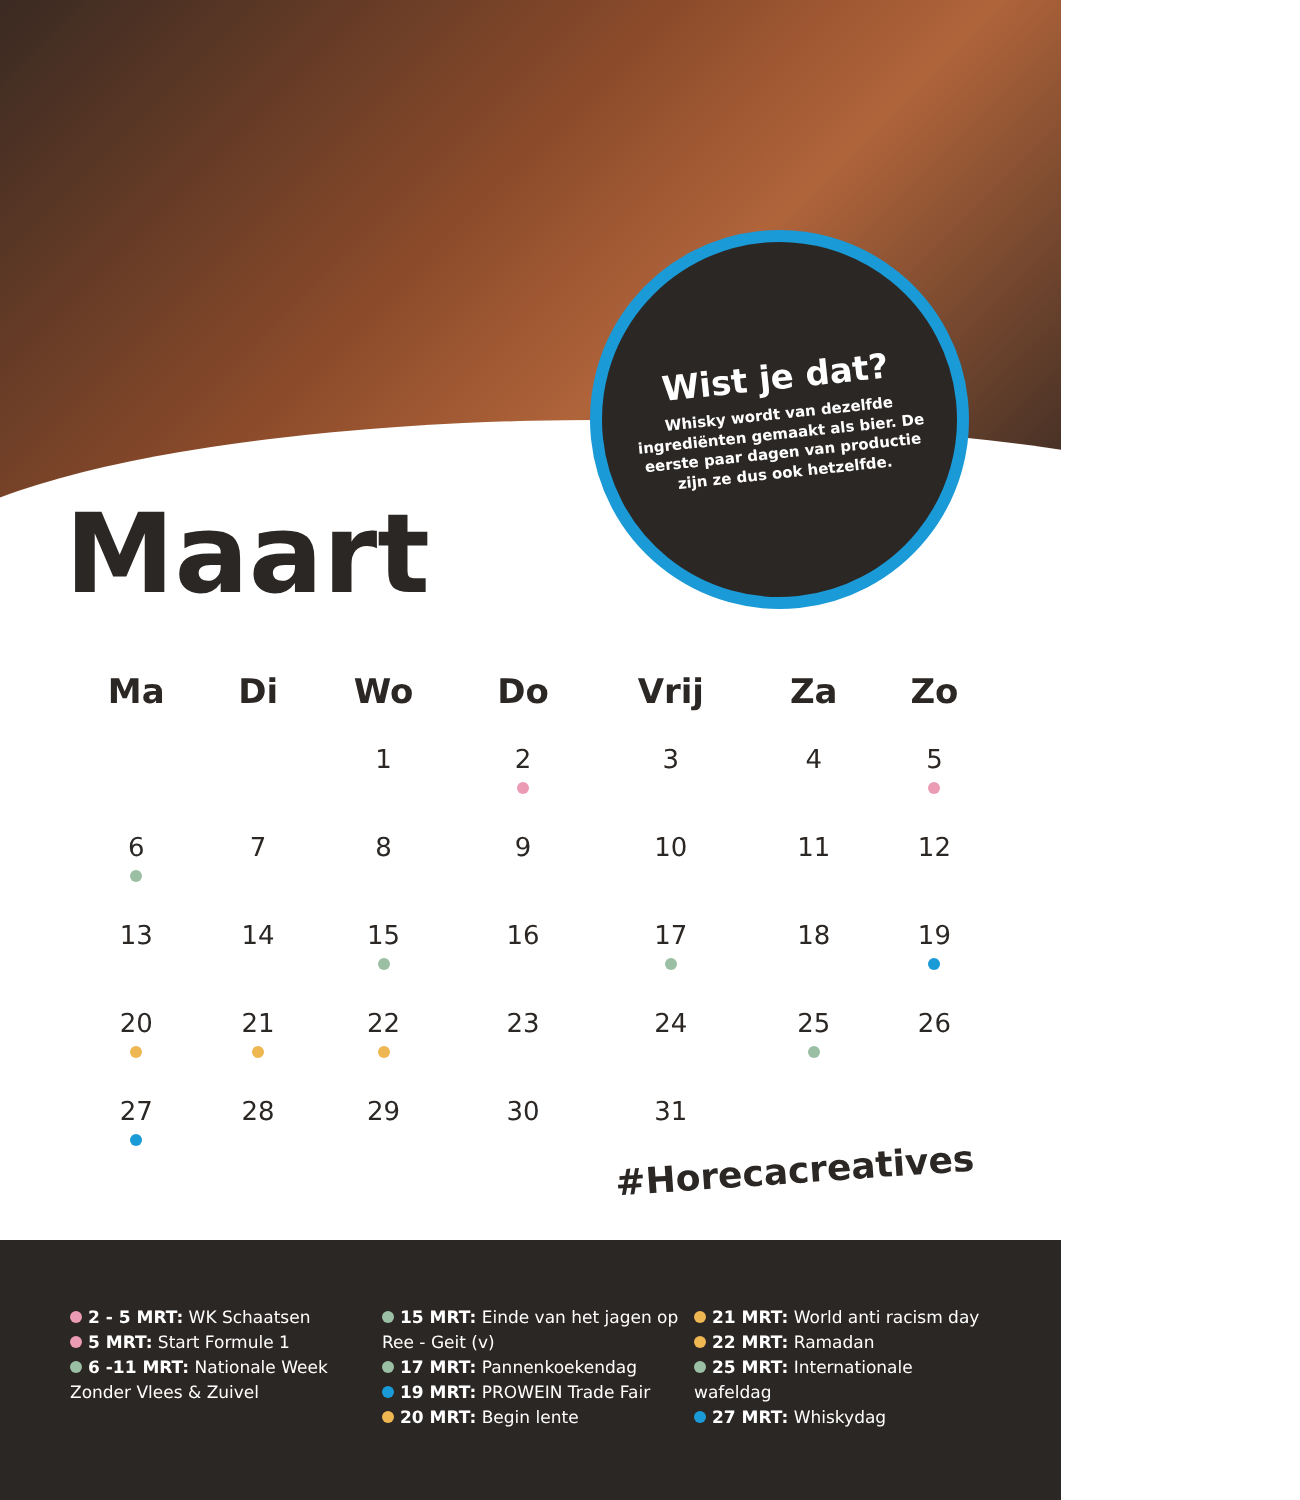Wist je dat?
Whisky wordt van dezelfde ingrediënten gemaakt als bier. De eerste paar dagen van productie zijn ze dus ook hetzelfde.
Maart
| Ma | Di | Wo | Do | Vrij | Za | Zo |
| --- | --- | --- | --- | --- | --- | --- |
| | | 1 | 2 | 3 | 4 | 5 |
| 6 | 7 | 8 | 9 | 10 | 11 | 12 |
| 13 | 14 | 15 | 16 | 17 | 18 | 19 |
| 20 | 21 | 22 | 23 | 24 | 25 | 26 |
| 27 | 28 | 29 | 30 | 31 | | |
#Horecacreatives
2 - 5 MRT: WK Schaatsen
5 MRT: Start Formule 1
6 -11 MRT: Nationale Week Zonder Vlees & Zuivel
15 MRT: Einde van het jagen op Ree - Geit (v)
17 MRT: Pannenkoekendag
19 MRT: PROWEIN Trade Fair
20 MRT: Begin lente
21 MRT: World anti racism day
22 MRT: Ramadan
25 MRT: Internationale wafeldag
27 MRT: Whiskydag